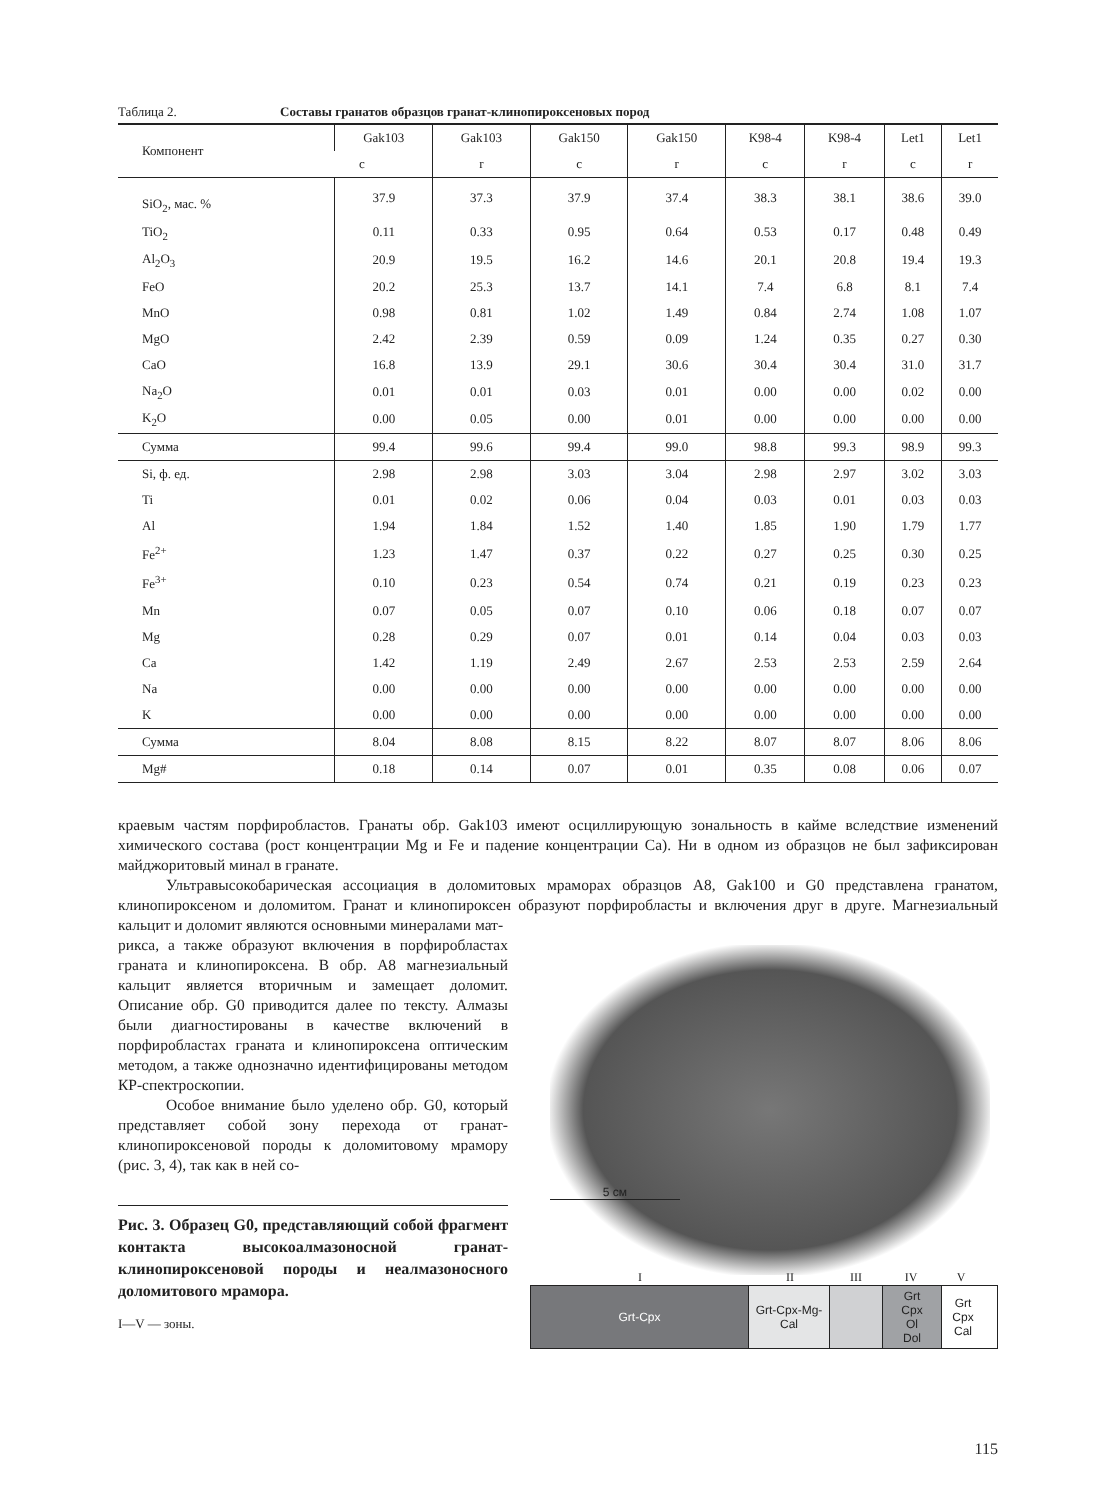Таблица 2. Составы гранатов образцов гранат-клинопироксеновых пород
| Компонент | Gak103 | Gak103 | Gak150 | Gak150 | K98-4 | K98-4 | Let1 | Let1 |
| --- | --- | --- | --- | --- | --- | --- | --- | --- |
| | c | r | c | r | c | r | c | r |
| SiO<sub>2</sub>, мас. % | 37.9 | 37.3 | 37.9 | 37.4 | 38.3 | 38.1 | 38.6 | 39.0 |
| TiO<sub>2</sub> | 0.11 | 0.33 | 0.95 | 0.64 | 0.53 | 0.17 | 0.48 | 0.49 |
| Al<sub>2</sub>O<sub>3</sub> | 20.9 | 19.5 | 16.2 | 14.6 | 20.1 | 20.8 | 19.4 | 19.3 |
| FeO | 20.2 | 25.3 | 13.7 | 14.1 | 7.4 | 6.8 | 8.1 | 7.4 |
| MnO | 0.98 | 0.81 | 1.02 | 1.49 | 0.84 | 2.74 | 1.08 | 1.07 |
| MgO | 2.42 | 2.39 | 0.59 | 0.09 | 1.24 | 0.35 | 0.27 | 0.30 |
| CaO | 16.8 | 13.9 | 29.1 | 30.6 | 30.4 | 30.4 | 31.0 | 31.7 |
| Na<sub>2</sub>O | 0.01 | 0.01 | 0.03 | 0.01 | 0.00 | 0.00 | 0.02 | 0.00 |
| K<sub>2</sub>O | 0.00 | 0.05 | 0.00 | 0.01 | 0.00 | 0.00 | 0.00 | 0.00 |
| Сумма | 99.4 | 99.6 | 99.4 | 99.0 | 98.8 | 99.3 | 98.9 | 99.3 |
| Si, ф. ед. | 2.98 | 2.98 | 3.03 | 3.04 | 2.98 | 2.97 | 3.02 | 3.03 |
| Ti | 0.01 | 0.02 | 0.06 | 0.04 | 0.03 | 0.01 | 0.03 | 0.03 |
| Al | 1.94 | 1.84 | 1.52 | 1.40 | 1.85 | 1.90 | 1.79 | 1.77 |
| Fe<sup>2+</sup> | 1.23 | 1.47 | 0.37 | 0.22 | 0.27 | 0.25 | 0.30 | 0.25 |
| Fe<sup>3+</sup> | 0.10 | 0.23 | 0.54 | 0.74 | 0.21 | 0.19 | 0.23 | 0.23 |
| Mn | 0.07 | 0.05 | 0.07 | 0.10 | 0.06 | 0.18 | 0.07 | 0.07 |
| Mg | 0.28 | 0.29 | 0.07 | 0.01 | 0.14 | 0.04 | 0.03 | 0.03 |
| Ca | 1.42 | 1.19 | 2.49 | 2.67 | 2.53 | 2.53 | 2.59 | 2.64 |
| Na | 0.00 | 0.00 | 0.00 | 0.00 | 0.00 | 0.00 | 0.00 | 0.00 |
| K | 0.00 | 0.00 | 0.00 | 0.00 | 0.00 | 0.00 | 0.00 | 0.00 |
| Сумма | 8.04 | 8.08 | 8.15 | 8.22 | 8.07 | 8.07 | 8.06 | 8.06 |
| Mg# | 0.18 | 0.14 | 0.07 | 0.01 | 0.35 | 0.08 | 0.06 | 0.07 |
краевым частям порфиробластов. Гранаты обр. Gak103 имеют осциллирующую зональность в кайме вследствие изменений химического состава (рост концентрации Mg и Fe и падение концентрации Ca). Ни в одном из образцов не был зафиксирован майджоритовый минал в гранате.
Ультравысокобарическая ассоциация в доломитовых мраморах образцов A8, Gak100 и G0 представлена гранатом, клинопироксеном и доломитом. Гранат и клинопироксен образуют порфиробласты и включения друг в друге. Магнезиальный кальцит и доломит являются основными минералами мат-
рикса, а также образуют включения в порфиробластах граната и клинопироксена. В обр. A8 магнезиальный кальцит является вторичным и замещает доломит. Описание обр. G0 приводится далее по тексту. Алмазы были диагностированы в качестве включений в порфиробластах граната и клинопироксена оптическим методом, а также однозначно идентифицированы методом КР-спектроскопии.
Особое внимание было уделено обр. G0, который представляет собой зону перехода от гранат-клинопироксеновой породы к доломитовому мрамору (рис. 3, 4), так как в ней со-
Рис. 3. Образец G0, представляющий собой фрагмент контакта высокоалмазоносной гранат-клинопироксеновой породы и неалмазоносного доломитового мрамора.
I—V — зоны.
5 см
I II III IV V
Grt-Cpx Grt-Cpx-Mg-Cal
Grt
Cpx
Ol
Dol
Grt
Cpx
Cal
115